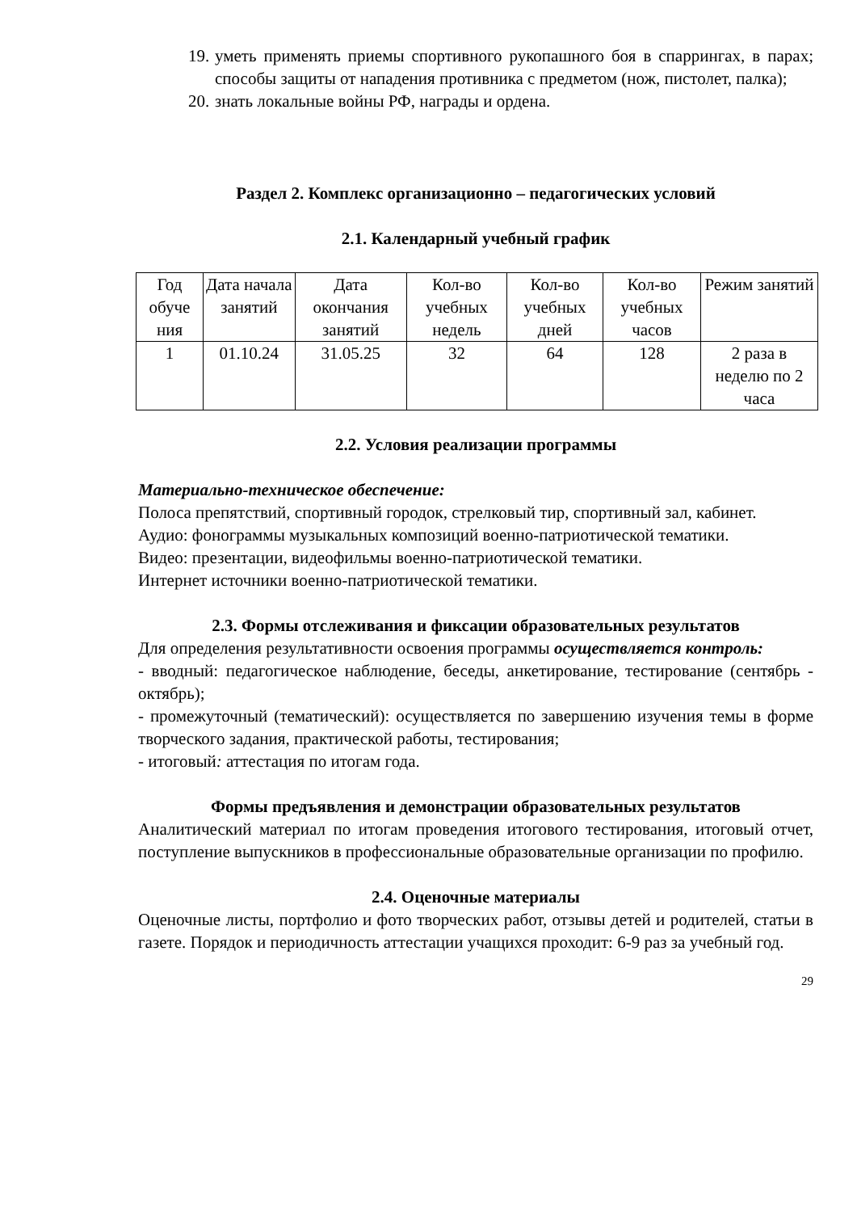19. уметь применять приемы спортивного рукопашного боя в спаррингах, в парах; способы защиты от нападения противника с предметом (нож, пистолет, палка);
20. знать локальные войны РФ, награды и ордена.
Раздел 2. Комплекс организационно – педагогических условий
2.1. Календарный учебный график
| Год обуче ния | Дата начала занятий | Дата окончания занятий | Кол-во учебных недель | Кол-во учебных дней | Кол-во учебных часов | Режим занятий |
| 1 | 01.10.24 | 31.05.25 | 32 | 64 | 128 | 2 раза в неделю по 2 часа |
2.2. Условия реализации программы
Материально-техническое обеспечение:
Полоса препятствий, спортивный городок, стрелковый тир, спортивный зал, кабинет.
Аудио: фонограммы музыкальных композиций военно-патриотической тематики.
Видео: презентации, видеофильмы военно-патриотической тематики.
Интернет источники военно-патриотической тематики.
2.3. Формы отслеживания и фиксации образовательных результатов
Для определения результативности освоения программы осуществляется контроль:
- вводный: педагогическое наблюдение, беседы, анкетирование, тестирование (сентябрь - октябрь);
- промежуточный (тематический): осуществляется по завершению изучения темы в форме творческого задания, практической работы, тестирования;
- итоговый: аттестация по итогам года.
Формы предъявления и демонстрации образовательных результатов
Аналитический материал по итогам проведения итогового тестирования, итоговый отчет, поступление выпускников в профессиональные образовательные организации по профилю.
2.4. Оценочные материалы
Оценочные листы, портфолио и фото творческих работ, отзывы детей и родителей, статьи в газете. Порядок и периодичность аттестации учащихся проходит: 6-9 раз за учебный год.
29